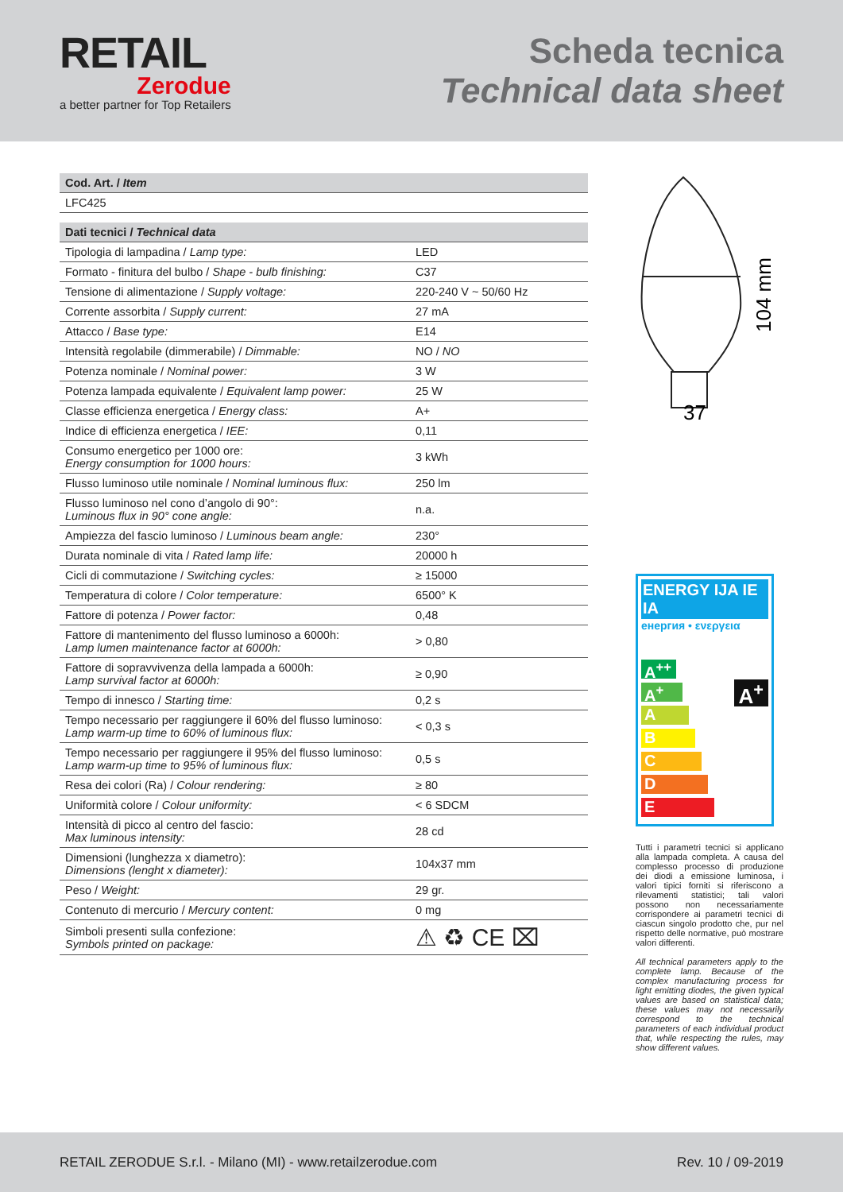RETAIL
Zerodue
a better partner for Top Retailers
Scheda tecnica
Technical data sheet
| Cod. Art. / Item | |
| --- | --- |
| LFC425 | |
| Dati tecnici / Technical data | |
| Tipologia di lampadina / Lamp type: | LED |
| Formato - finitura del bulbo / Shape - bulb finishing: | C37 |
| Tensione di alimentazione / Supply voltage: | 220-240 V ~ 50/60 Hz |
| Corrente assorbita / Supply current: | 27 mA |
| Attacco / Base type: | E14 |
| Intensità regolabile (dimmerabile) / Dimmable: | NO / NO |
| Potenza nominale / Nominal power: | 3 W |
| Potenza lampada equivalente / Equivalent lamp power: | 25 W |
| Classe efficienza energetica / Energy class: | A+ |
| Indice di efficienza energetica / IEE: | 0,11 |
| Consumo energetico per 1000 ore: Energy consumption for 1000 hours: | 3 kWh |
| Flusso luminoso utile nominale / Nominal luminous flux: | 250 lm |
| Flusso luminoso nel cono d’angolo di 90°: Luminous flux in 90° cone angle: | n.a. |
| Ampiezza del fascio luminoso / Luminous beam angle: | 230° |
| Durata nominale di vita / Rated lamp life: | 20000 h |
| Cicli di commutazione / Switching cycles: | ≥ 15000 |
| Temperatura di colore / Color temperature: | 6500° K |
| Fattore di potenza / Power factor: | 0,48 |
| Fattore di mantenimento del flusso luminoso a 6000h: Lamp lumen maintenance factor at 6000h: | > 0,80 |
| Fattore di sopravvivenza della lampada a 6000h: Lamp survival factor at 6000h: | ≥ 0,90 |
| Tempo di innesco / Starting time: | 0,2 s |
| Tempo necessario per raggiungere il 60% del flusso luminoso: Lamp warm-up time to 60% of luminous flux: | < 0,3 s |
| Tempo necessario per raggiungere il 95% del flusso luminoso: Lamp warm-up time to 95% of luminous flux: | 0,5 s |
| Resa dei colori (Ra) / Colour rendering: | ≥ 80 |
| Uniformità colore / Colour uniformity: | < 6 SDCM |
| Intensità di picco al centro del fascio: Max luminous intensity: | 28 cd |
| Dimensioni (lunghezza x diametro): Dimensions (lenght x diameter): | 104x37 mm |
| Peso / Weight: | 29 gr. |
| Contenuto di mercurio / Mercury content: | 0 mg |
| Simboli presenti sulla confezione: Symbols printed on package: | ⚠ ♻ CE ⌧ |
37
104 mm
ENERGY IJA IE IA
енергия • ενεργεια
A<sup>++</sup>
A<sup>+</sup>
A
B
C
D
E
A<sup>+</sup>
Tutti i parametri tecnici si applicano alla lampada completa. A causa del complesso processo di produzione dei diodi a emissione luminosa, i valori tipici forniti si riferiscono a rilevamenti statistici; tali valori possono non necessariamente corrispondere ai parametri tecnici di ciascun singolo prodotto che, pur nel rispetto delle normative, può mostrare valori differenti.
All technical parameters apply to the complete lamp. Because of the complex manufacturing process for light emitting diodes, the given typical values are based on statistical data; these values may not necessarily correspond to the technical parameters of each individual product that, while respecting the rules, may show different values.
RETAIL ZERODUE S.r.l. - Milano (MI) - www.retailzerodue.com Rev. 10 / 09-2019